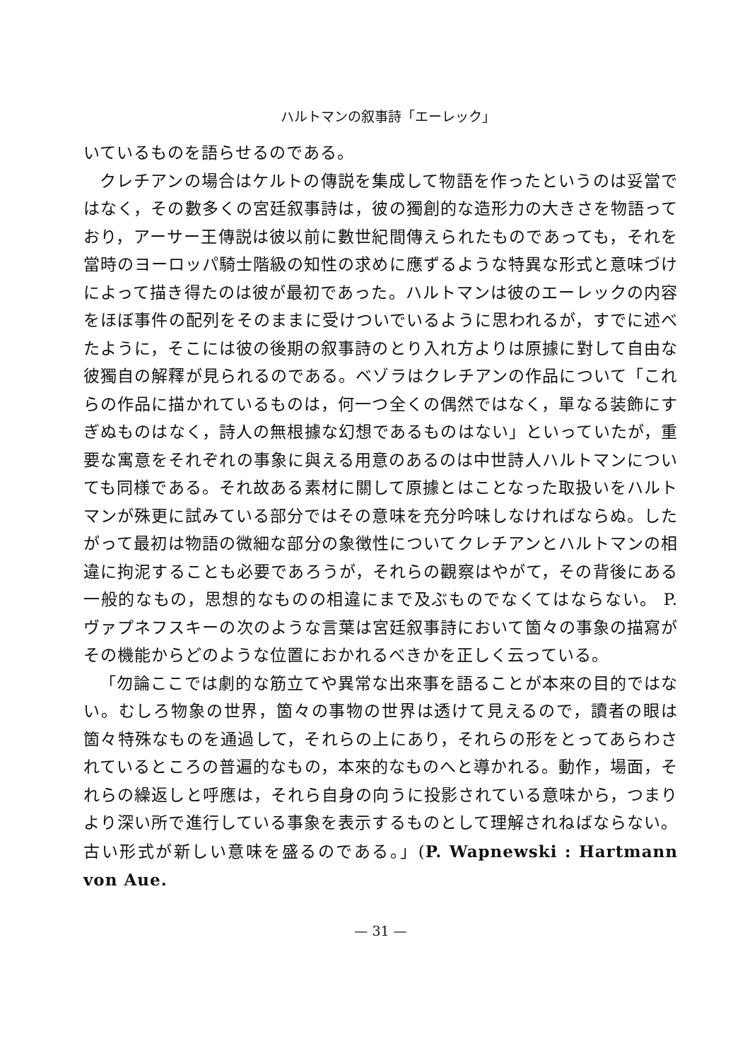ハルトマンの叙事詩「エーレック」
いているものを語らせるのである。
クレチアンの場合はケルトの傳説を集成して物語を作ったというのは妥當ではなく，その數多くの宮廷叙事詩は，彼の獨創的な造形力の大きさを物語っており，アーサー王傳説は彼以前に數世紀間傳えられたものであっても，それを當時のヨーロッパ騎士階級の知性の求めに應ずるような特異な形式と意味づけによって描き得たのは彼が最初であった。ハルトマンは彼のエーレックの内容をほぼ事件の配列をそのままに受けついでいるように思われるが，すでに述べたように，そこには彼の後期の叙事詩のとり入れ方よりは原據に對して自由な彼獨自の解釋が見られるのである。ベゾラはクレチアンの作品について「これらの作品に描かれているものは，何一つ全くの偶然ではなく，單なる装飾にすぎぬものはなく，詩人の無根據な幻想であるものはない」といっていたが，重要な寓意をそれぞれの事象に與える用意のあるのは中世詩人ハルトマンについても同様である。それ故ある素材に關して原據とはことなった取扱いをハルトマンが殊更に試みている部分ではその意味を充分吟味しなければならぬ。したがって最初は物語の微細な部分の象徴性についてクレチアンとハルトマンの相違に拘泥することも必要であろうが，それらの觀察はやがて，その背後にある一般的なもの，思想的なものの相違にまで及ぶものでなくてはならない。 P. ヴァプネフスキーの次のような言葉は宮廷叙事詩において箇々の事象の描寫がその機能からどのような位置におかれるべきかを正しく云っている。
「勿論ここでは劇的な筋立てや異常な出來事を語ることが本來の目的ではない。むしろ物象の世界，箇々の事物の世界は透けて見えるので，讀者の眼は箇々特殊なものを通過して，それらの上にあり，それらの形をとってあらわされているところの普遍的なもの，本來的なものへと導かれる。動作，場面，それらの繰返しと呼應は，それら自身の向うに投影されている意味から，つまりより深い所で進行している事象を表示するものとして理解されねばならない。古い形式が新しい意味を盛るのである。」(P. Wapnewski : Hartmann von Aue.
— 31 —